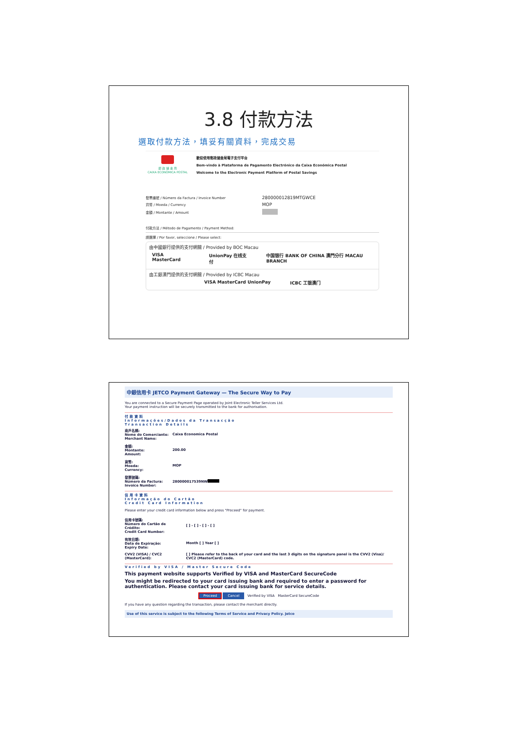3.8 付款方法
選取付款方法，填妥有關資料，完成交易
郵 政 儲 金 局
CAIXA ECONÓMICA POSTAL
歡迎使用郵政儲金局電子支付平台
Bem-vindo à Plataforma de Pagamento Electrónico da Caixa Económica Postal
Welcome to the Electronic Payment Platform of Postal Savings
| 發票編號 / Número da Factura / Invoice Number | 280000012819MTGWCE |
| 貨幣 / Moeda / Currency | MOP |
| 金額 / Montante / Amount | |
付款方法 / Método de Pagamento / Payment Method:
請選擇 / Por favor, seleccione / Please select:
由中國銀行提供的支付網關 / Provided by BOC Macau
VISA MasterCard UnionPay 在线支付 中国银行 BANK OF CHINA 澳門分行 MACAU BRANCH
由工銀澳門提供的支付網關 / Provided by ICBC Macau
VISA MasterCard UnionPay ICBC 工银澳门
中銀信用卡 JETCO Payment Gateway — The Secure Way to Pay
You are connected to a Secure Payment Page operated by Joint Electronic Teller Services Ltd.
Your payment instruction will be securely transmitted to the bank for authorisation.
付款資料
Informações/Dados da Transacção
Transaction Details
| 商戶名稱: Nome do Comerciante: Merchant Name: | Caixa Economica Postal |
| 金額: Montante: Amount: | 200.00 |
| 貨幣: Moeda: Currency: | MOP |
| 發票號碼: Número da Factura: Invoice Number: | 280000017539NW |
信用卡資料
Informação do Cartão
Credit Card Information
Please enter your credit card information below and press "Proceed" for payment.
| 信用卡號碼: Número do Cartão de Crédito: Credit Card Number: | [ ] - [ ] - [ ] - [ ] |
| 有效日期: Data de Expiração: Expiry Date: | Month [ ] Year [ ] |
| CVV2 (VISA) / CVC2 (MasterCard): | [ ] Please refer to the back of your card and the last 3 digits on the signature panel is the CVV2 (Visa)/ CVC2 (MasterCard) code. |
Verified by VISA / Master Secure Code
This payment website supports Verified by VISA and MasterCard SecureCode
You might be redirected to your card issuing bank and required to enter a password for authentication. Please contact your card issuing bank for service details.
Proceed Cancel Verified by VISA MasterCard SecureCode
If you have any question regarding the transaction, please contact the merchant directly.
Use of this service is subject to the following Terms of Service and Privacy Policy. Jetco